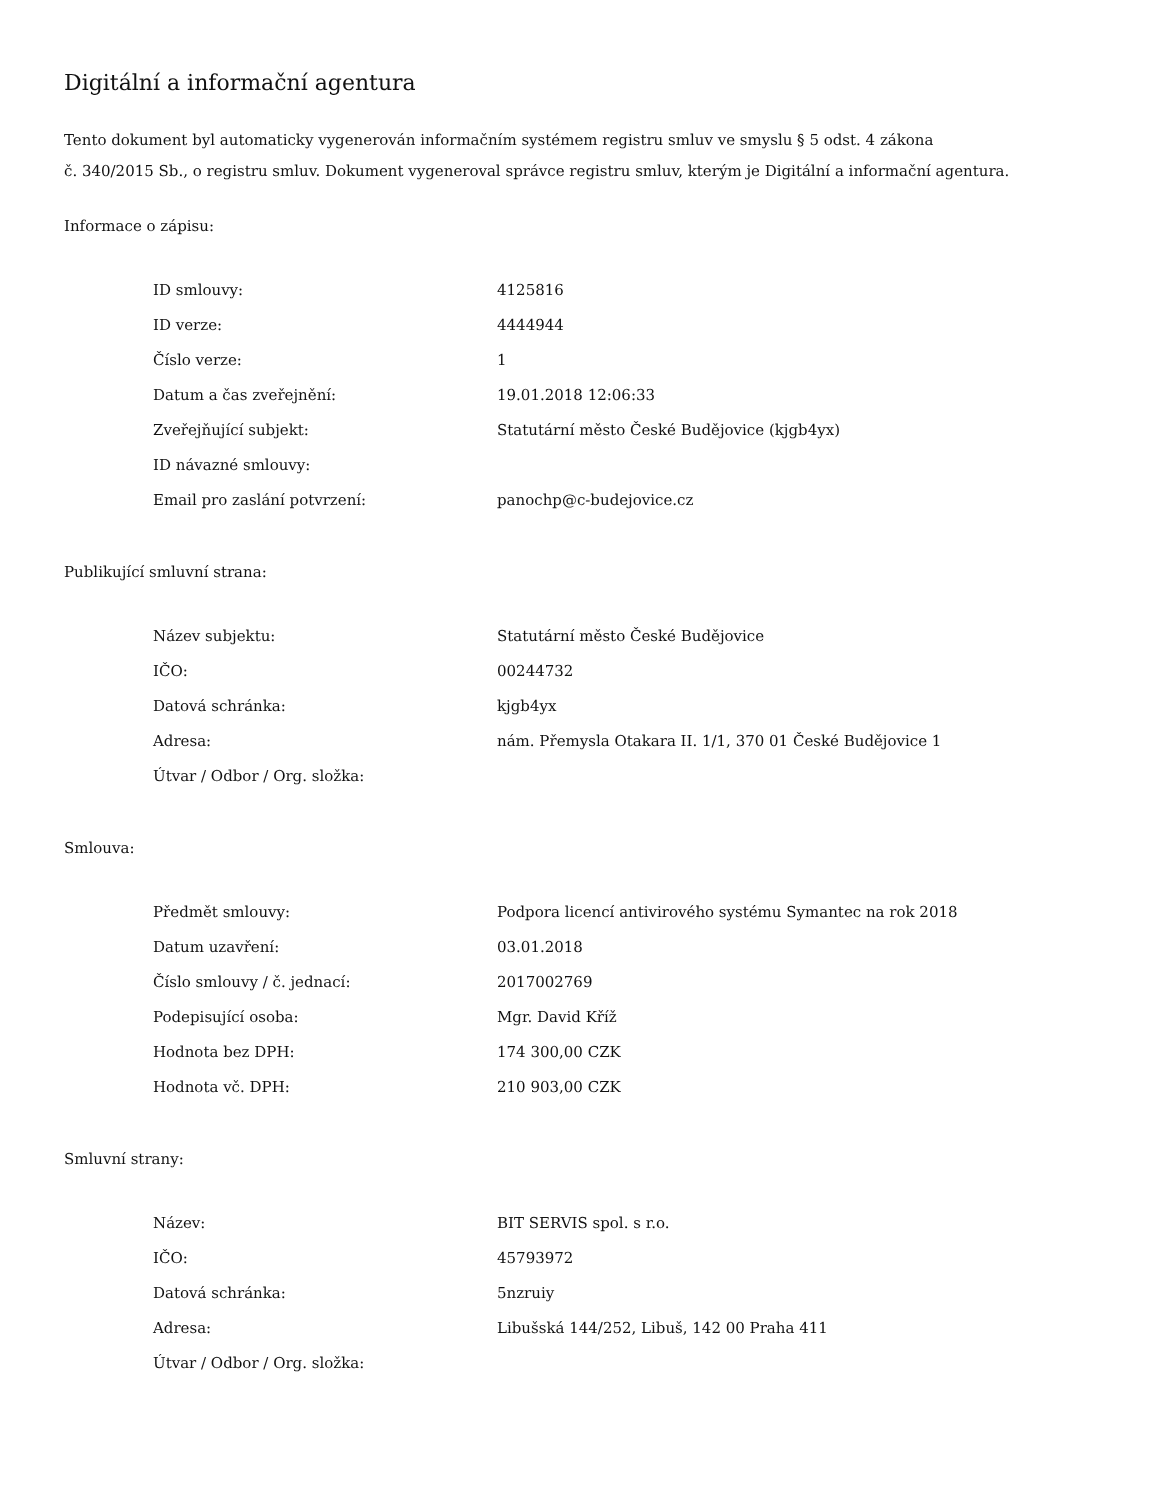Digitální a informační agentura
Tento dokument byl automaticky vygenerován informačním systémem registru smluv ve smyslu § 5 odst. 4 zákona
č. 340/2015 Sb., o registru smluv. Dokument vygeneroval správce registru smluv, kterým je Digitální a informační agentura.
Informace o zápisu:
| ID smlouvy: | 4125816 |
| ID verze: | 4444944 |
| Číslo verze: | 1 |
| Datum a čas zveřejnění: | 19.01.2018 12:06:33 |
| Zveřejňující subjekt: | Statutární město České Budějovice (kjgb4yx) |
| ID návazné smlouvy: | |
| Email pro zaslání potvrzení: | panochp@c-budejovice.cz |
Publikující smluvní strana:
| Název subjektu: | Statutární město České Budějovice |
| IČO: | 00244732 |
| Datová schránka: | kjgb4yx |
| Adresa: | nám. Přemysla Otakara II. 1/1, 370 01 České Budějovice 1 |
| Útvar / Odbor / Org. složka: | |
Smlouva:
| Předmět smlouvy: | Podpora licencí antivirového systému Symantec na rok 2018 |
| Datum uzavření: | 03.01.2018 |
| Číslo smlouvy / č. jednací: | 2017002769 |
| Podepisující osoba: | Mgr. David Kříž |
| Hodnota bez DPH: | 174 300,00 CZK |
| Hodnota vč. DPH: | 210 903,00 CZK |
Smluvní strany:
| Název: | BIT SERVIS spol. s r.o. |
| IČO: | 45793972 |
| Datová schránka: | 5nzruiy |
| Adresa: | Libušská 144/252, Libuš, 142 00 Praha 411 |
| Útvar / Odbor / Org. složka: | |